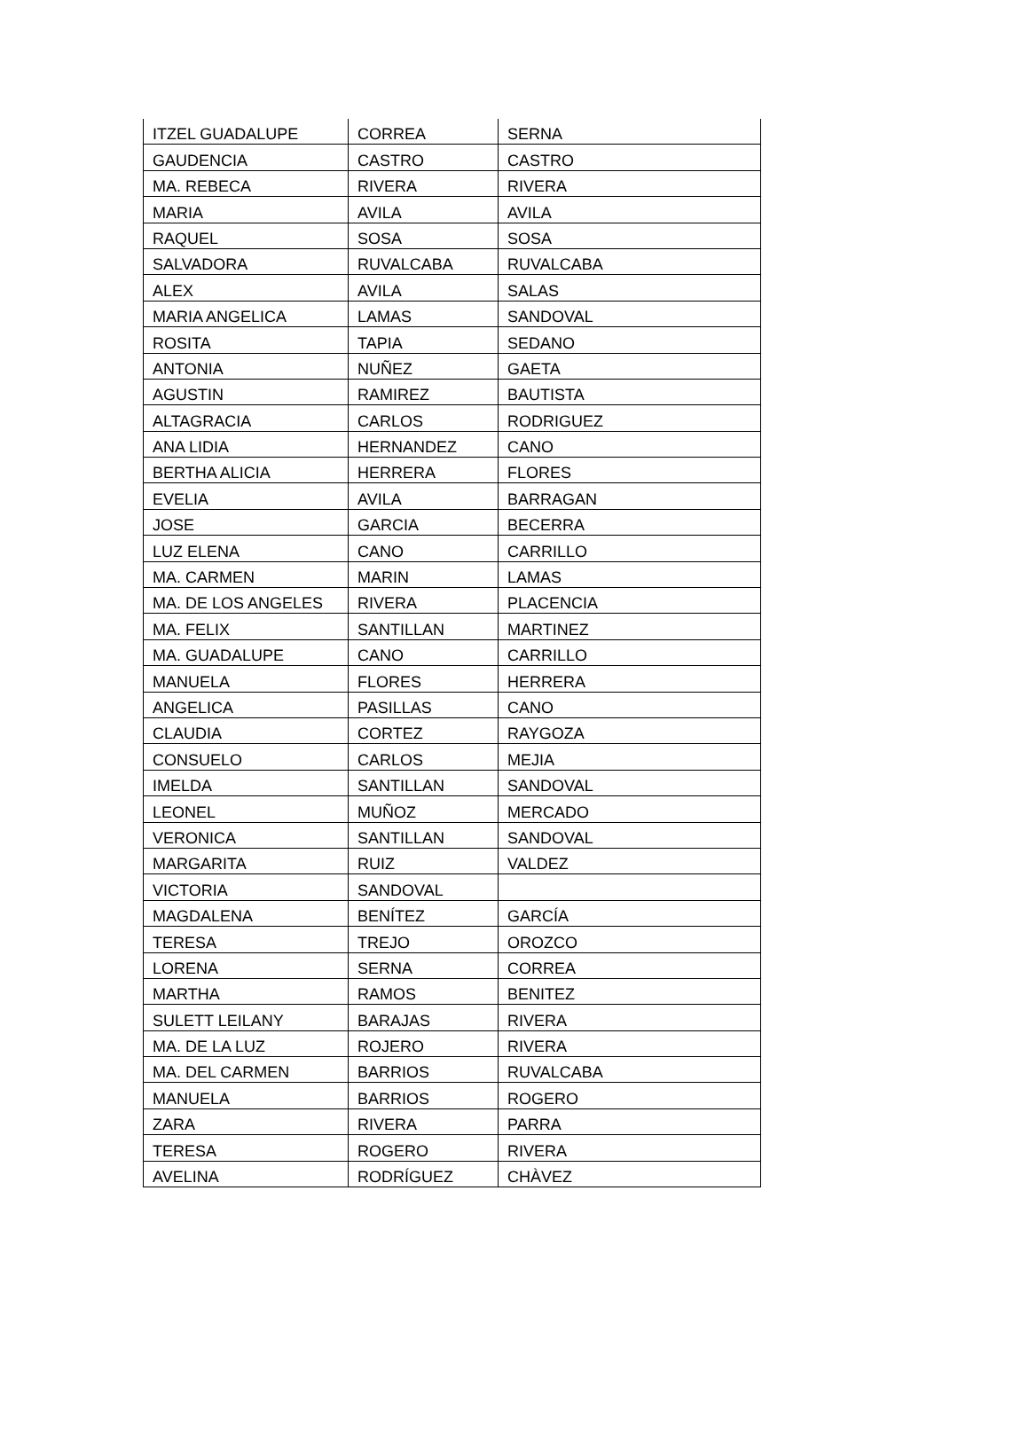| ITZEL GUADALUPE | CORREA | SERNA |
| GAUDENCIA | CASTRO | CASTRO |
| MA. REBECA | RIVERA | RIVERA |
| MARIA | AVILA | AVILA |
| RAQUEL | SOSA | SOSA |
| SALVADORA | RUVALCABA | RUVALCABA |
| ALEX | AVILA | SALAS |
| MARIA ANGELICA | LAMAS | SANDOVAL |
| ROSITA | TAPIA | SEDANO |
| ANTONIA | NUÑEZ | GAETA |
| AGUSTIN | RAMIREZ | BAUTISTA |
| ALTAGRACIA | CARLOS | RODRIGUEZ |
| ANA LIDIA | HERNANDEZ | CANO |
| BERTHA ALICIA | HERRERA | FLORES |
| EVELIA | AVILA | BARRAGAN |
| JOSE | GARCIA | BECERRA |
| LUZ ELENA | CANO | CARRILLO |
| MA. CARMEN | MARIN | LAMAS |
| MA. DE LOS ANGELES | RIVERA | PLACENCIA |
| MA. FELIX | SANTILLAN | MARTINEZ |
| MA. GUADALUPE | CANO | CARRILLO |
| MANUELA | FLORES | HERRERA |
| ANGELICA | PASILLAS | CANO |
| CLAUDIA | CORTEZ | RAYGOZA |
| CONSUELO | CARLOS | MEJIA |
| IMELDA | SANTILLAN | SANDOVAL |
| LEONEL | MUÑOZ | MERCADO |
| VERONICA | SANTILLAN | SANDOVAL |
| MARGARITA | RUIZ | VALDEZ |
| VICTORIA | SANDOVAL | |
| MAGDALENA | BENÍTEZ | GARCÍA |
| TERESA | TREJO | OROZCO |
| LORENA | SERNA | CORREA |
| MARTHA | RAMOS | BENITEZ |
| SULETT LEILANY | BARAJAS | RIVERA |
| MA. DE LA LUZ | ROJERO | RIVERA |
| MA. DEL CARMEN | BARRIOS | RUVALCABA |
| MANUELA | BARRIOS | ROGERO |
| ZARA | RIVERA | PARRA |
| TERESA | ROGERO | RIVERA |
| AVELINA | RODRÍGUEZ | CHÀVEZ |